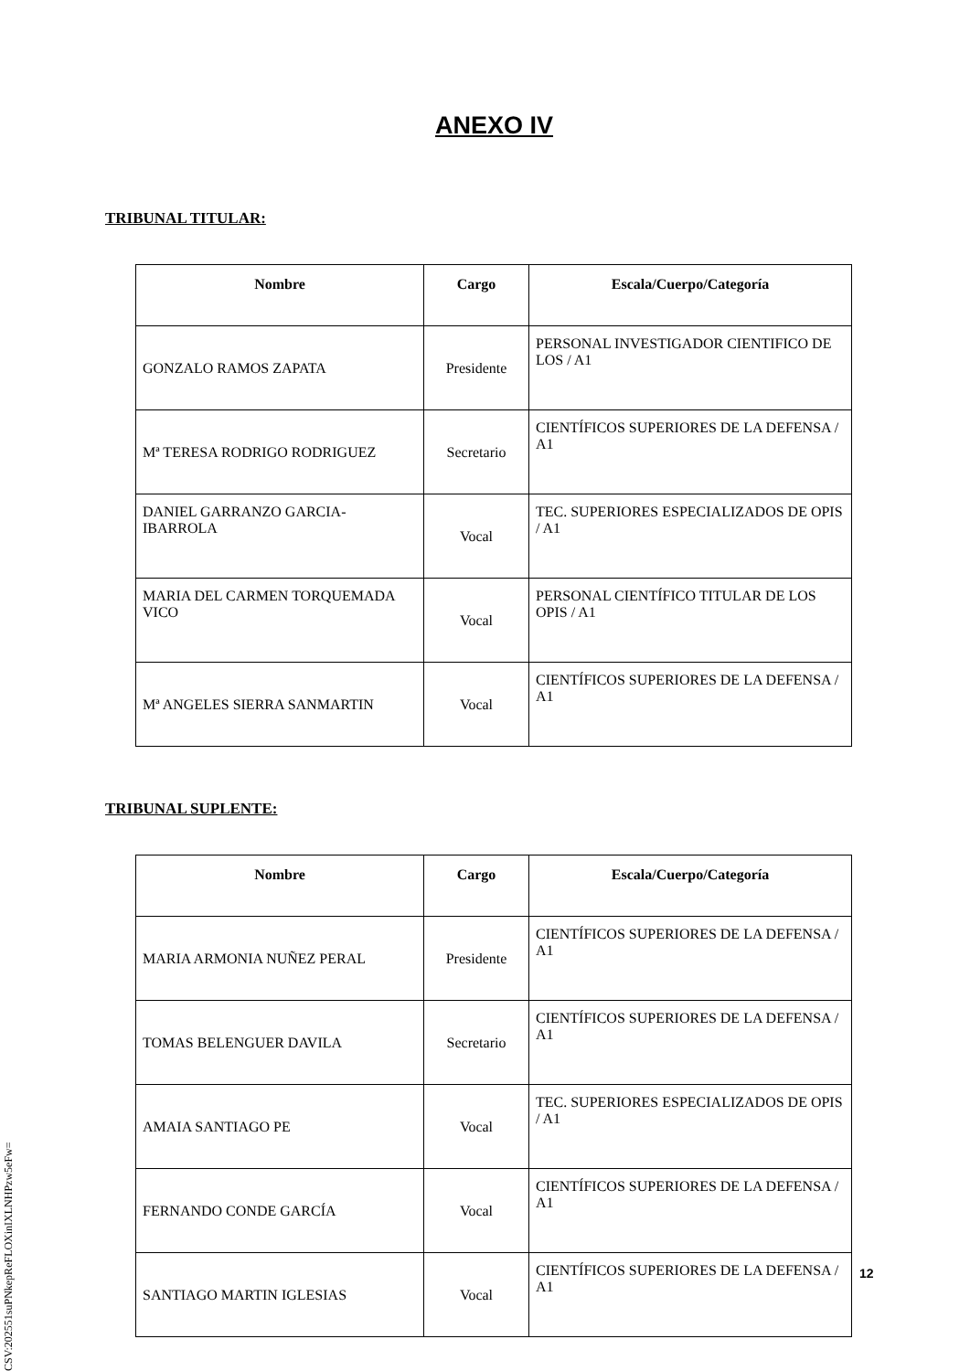ANEXO IV
TRIBUNAL TITULAR:
| Nombre | Cargo | Escala/Cuerpo/Categoría |
| --- | --- | --- |
| GONZALO RAMOS ZAPATA | Presidente | PERSONAL INVESTIGADOR CIENTIFICO DE LOS / A1 |
| Mª TERESA RODRIGO RODRIGUEZ | Secretario | CIENTÍFICOS SUPERIORES DE LA DEFENSA / A1 |
| DANIEL GARRANZO GARCIA-IBARROLA | Vocal | TEC. SUPERIORES ESPECIALIZADOS DE OPIS / A1 |
| MARIA DEL CARMEN TORQUEMADA VICO | Vocal | PERSONAL CIENTÍFICO TITULAR DE LOS OPIS / A1 |
| Mª ANGELES SIERRA SANMARTIN | Vocal | CIENTÍFICOS SUPERIORES DE LA DEFENSA / A1 |
TRIBUNAL SUPLENTE:
| Nombre | Cargo | Escala/Cuerpo/Categoría |
| --- | --- | --- |
| MARIA ARMONIA NUÑEZ PERAL | Presidente | CIENTÍFICOS SUPERIORES DE LA DEFENSA / A1 |
| TOMAS BELENGUER DAVILA | Secretario | CIENTÍFICOS SUPERIORES DE LA DEFENSA / A1 |
| AMAIA SANTIAGO PE | Vocal | TEC. SUPERIORES ESPECIALIZADOS DE OPIS / A1 |
| FERNANDO CONDE GARCÍA | Vocal | CIENTÍFICOS SUPERIORES DE LA DEFENSA / A1 |
| SANTIAGO MARTIN IGLESIAS | Vocal | CIENTÍFICOS SUPERIORES DE LA DEFENSA / A1 |
12
CSV:202551suPNkepReFLOXinIXLNHPzw5eFw=